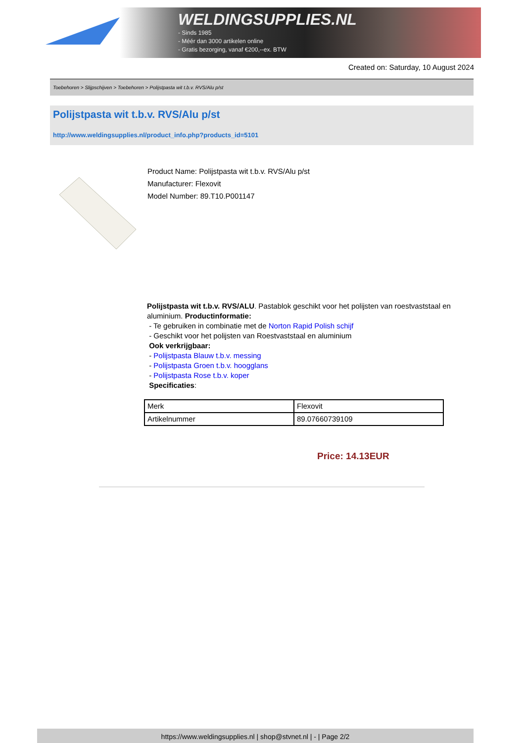WELDINGSUPPLIES.NL
- Sinds 1985
- Méér dan 3000 artikelen online
- Gratis bezorging, vanaf €200,--ex. BTW
Created on: Saturday, 10 August 2024
Toebehoren > Slijpschijven > Toebehoren > Polijstpasta wit t.b.v. RVS/Alu p/st
Polijstpasta wit t.b.v. RVS/Alu p/st
http://www.weldingsupplies.nl/product_info.php?products_id=5101
Product Name: Polijstpasta wit t.b.v. RVS/Alu p/st
Manufacturer: Flexovit
Model Number: 89.T10.P001147
Polijstpasta wit t.b.v. RVS/ALU. Pastablok geschikt voor het polijsten van roestvaststaal en aluminium. Productinformatie:
- Te gebruiken in combinatie met de Norton Rapid Polish schijf
- Geschikt voor het polijsten van Roestvaststaal en aluminium
Ook verkrijgbaar:
- Polijstpasta Blauw t.b.v. messing
- Polijstpasta Groen t.b.v. hoogglans
- Polijstpasta Rose t.b.v. koper
Specificaties:
| Merk | Flexovit |
| Artikelnummer | 89.07660739109 |
Price: 14.13EUR
https://www.weldingsupplies.nl | shop@stvnet.nl | - | Page 2/2